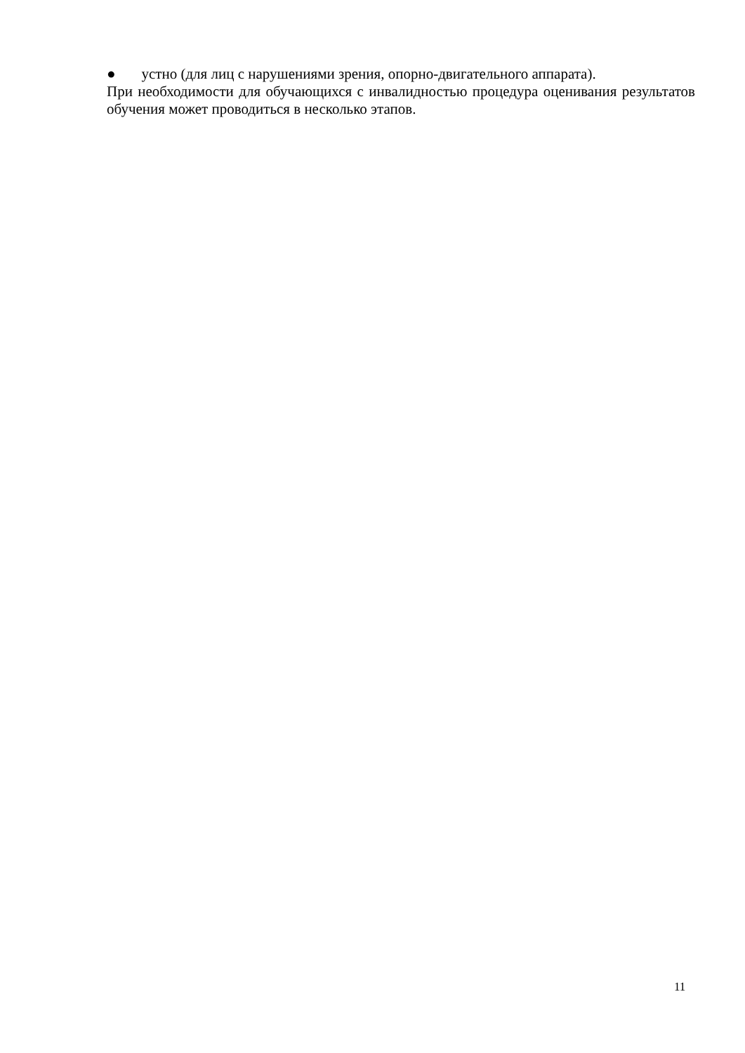● устно (для лиц с нарушениями зрения, опорно-двигательного аппарата).
При необходимости для обучающихся с инвалидностью процедура оценивания результатов обучения может проводиться в несколько этапов.
11